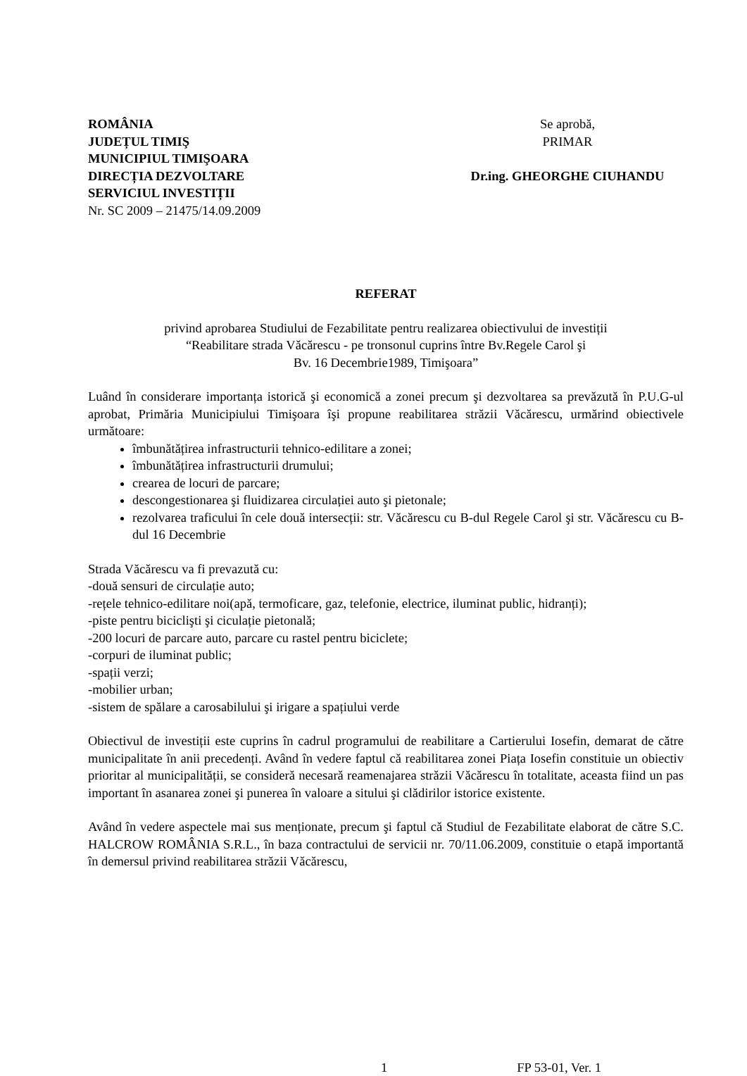ROMÂNIA
JUDEȚUL TIMIŞ
MUNICIPIUL TIMIŞOARA
DIRECȚIA DEZVOLTARE
SERVICIUL INVESTIȚII
Nr. SC 2009 – 21475/14.09.2009
Se aprobă,
PRIMAR
Dr.ing. GHEORGHE CIUHANDU
REFERAT
privind aprobarea Studiului de Fezabilitate pentru realizarea obiectivului de investiții
“Reabilitare strada Văcărescu - pe tronsonul cuprins între Bv.Regele Carol şi
Bv. 16 Decembrie1989, Timişoara”
Luând în considerare importanța istorică şi economică a zonei precum şi dezvoltarea sa prevăzută în P.U.G-ul aprobat, Primăria Municipiului Timişoara îşi propune reabilitarea străzii Văcărescu, urmărind obiectivele următoare:
îmbunătățirea infrastructurii tehnico-edilitare a zonei;
îmbunătățirea infrastructurii drumului;
crearea de locuri de parcare;
descongestionarea şi fluidizarea circulației auto şi pietonale;
rezolvarea traficului în cele două intersecții: str. Văcărescu cu B-dul Regele Carol şi str. Văcărescu cu B-dul 16 Decembrie
Strada Văcărescu va fi prevazută cu:
-două sensuri de circulație auto;
-rețele tehnico-edilitare noi(apă, termoficare, gaz, telefonie, electrice, iluminat public, hidranți);
-piste pentru biciclişti şi ciculație pietonală;
-200 locuri de parcare auto, parcare cu rastel pentru biciclete;
-corpuri de iluminat public;
-spații verzi;
-mobilier urban;
-sistem de spălare a carosabilului şi irigare a spațiului verde
Obiectivul de investiții este cuprins în cadrul programului de reabilitare a Cartierului Iosefin, demarat de către municipalitate în anii precedenți. Având în vedere faptul că reabilitarea zonei Piața Iosefin constituie un obiectiv prioritar al municipalității, se consideră necesară reamenajarea străzii Văcărescu în totalitate, aceasta fiind un pas important în asanarea zonei şi punerea în valoare a sitului şi clădirilor istorice existente.
Având în vedere aspectele mai sus menționate, precum şi faptul că Studiul de Fezabilitate elaborat de către S.C. HALCROW ROMÂNIA S.R.L., în baza contractului de servicii nr. 70/11.06.2009, constituie o etapă importantă în demersul privind reabilitarea străzii Văcărescu,
1 FP 53-01, Ver. 1